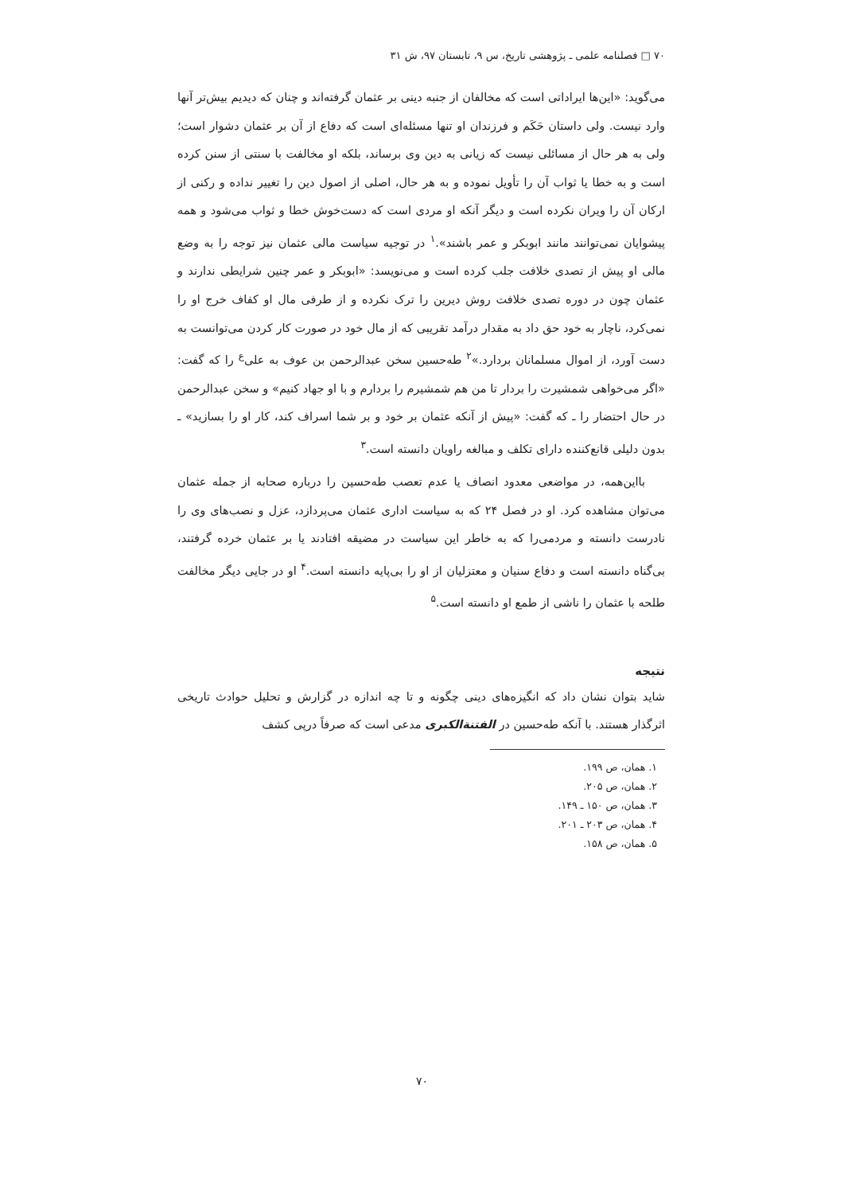۷۰ □ فصلنامه علمی ـ پژوهشی تاریخ، س ۹، تابستان ۹۷، ش ۳۱
می‌گوید: «این‌ها ایراداتی است که مخالفان از جنبه دینی بر عثمان گرفته‌اند و چنان که دیدیم بیش‌تر آنها وارد نیست. ولی داستان حَکَم و فرزندان او تنها مسئله‌ای است که دفاع از آن بر عثمان دشوار است؛ ولی به هر حال از مسائلی نیست که زیانی به دین وی برساند، بلکه او مخالفت با سنتی از سنن کرده است و به خطا یا ثواب آن را تأویل نموده و به هر حال، اصلی از اصول دین را تغییر نداده و رکنی از ارکان آن را ویران نکرده است و دیگر آنکه او مردی است که دست‌خوش خطا و ثواب می‌شود و همه پیشوایان نمی‌توانند مانند ابوبکر و عمر باشند».<sup>۱</sup> در توجیه سیاست مالی عثمان نیز توجه را به وضع مالی او پیش از تصدی خلافت جلب کرده است و می‌نویسد: «ابوبکر و عمر چنین شرایطی ندارند و عثمان چون در دوره تصدی خلافت روش دیرین را ترک نکرده و از طرفی مال او کفاف خرج او را نمی‌کرد، ناچار به خود حق داد به مقدار درآمد تقریبی که از مال خود در صورت کار کردن می‌توانست به دست آورد، از اموال مسلمانان بردارد.»<sup>۲</sup> طه‌حسین سخن عبدالرحمن بن عوف به علی‌<sup>ع</sup> را که گفت: «اگر می‌خواهی شمشیرت را بردار تا من هم شمشیرم را بردارم و با او جهاد کنیم» و سخن عبدالرحمن در حال احتضار را ـ که گفت: «پیش از آنکه عثمان بر خود و بر شما اسراف کند، کار او را بسازید» ـ بدون دلیلی قانع‌کننده دارای تکلف و مبالغه راویان دانسته است.<sup>۳</sup>
بااین‌همه، در مواضعی معدود انصاف یا عدم تعصب طه‌حسین را درباره صحابه از جمله عثمان می‌توان مشاهده کرد. او در فصل ۲۴ که به سیاست اداری عثمان می‌پردازد، عزل و نصب‌های وی را نادرست دانسته و مردمی‌را که به خاطر این سیاست در مضیقه افتادند یا بر عثمان خرده گرفتند، بی‌گناه دانسته است و دفاع سنیان و معتزلیان از او را بی‌پایه دانسته است.<sup>۴</sup> او در جایی دیگر مخالفت طلحه با عثمان را ناشی از طمع او دانسته است.<sup>۵</sup>
نتیجه
شاید بتوان نشان داد که انگیزه‌های دینی چگونه و تا چه اندازه در گزارش و تحلیل حوادث تاریخی اثرگذار هستند. با آنکه طه‌حسین در الفتنة‌الکبری مدعی است که صرفاً درپی کشف
۱. همان، ص ۱۹۹.
۲. همان، ص ۲۰۵.
۳. همان، ص ۱۵۰ ـ ۱۴۹.
۴. همان، ص ۲۰۳ ـ ۲۰۱.
۵. همان، ص ۱۵۸.
۷۰